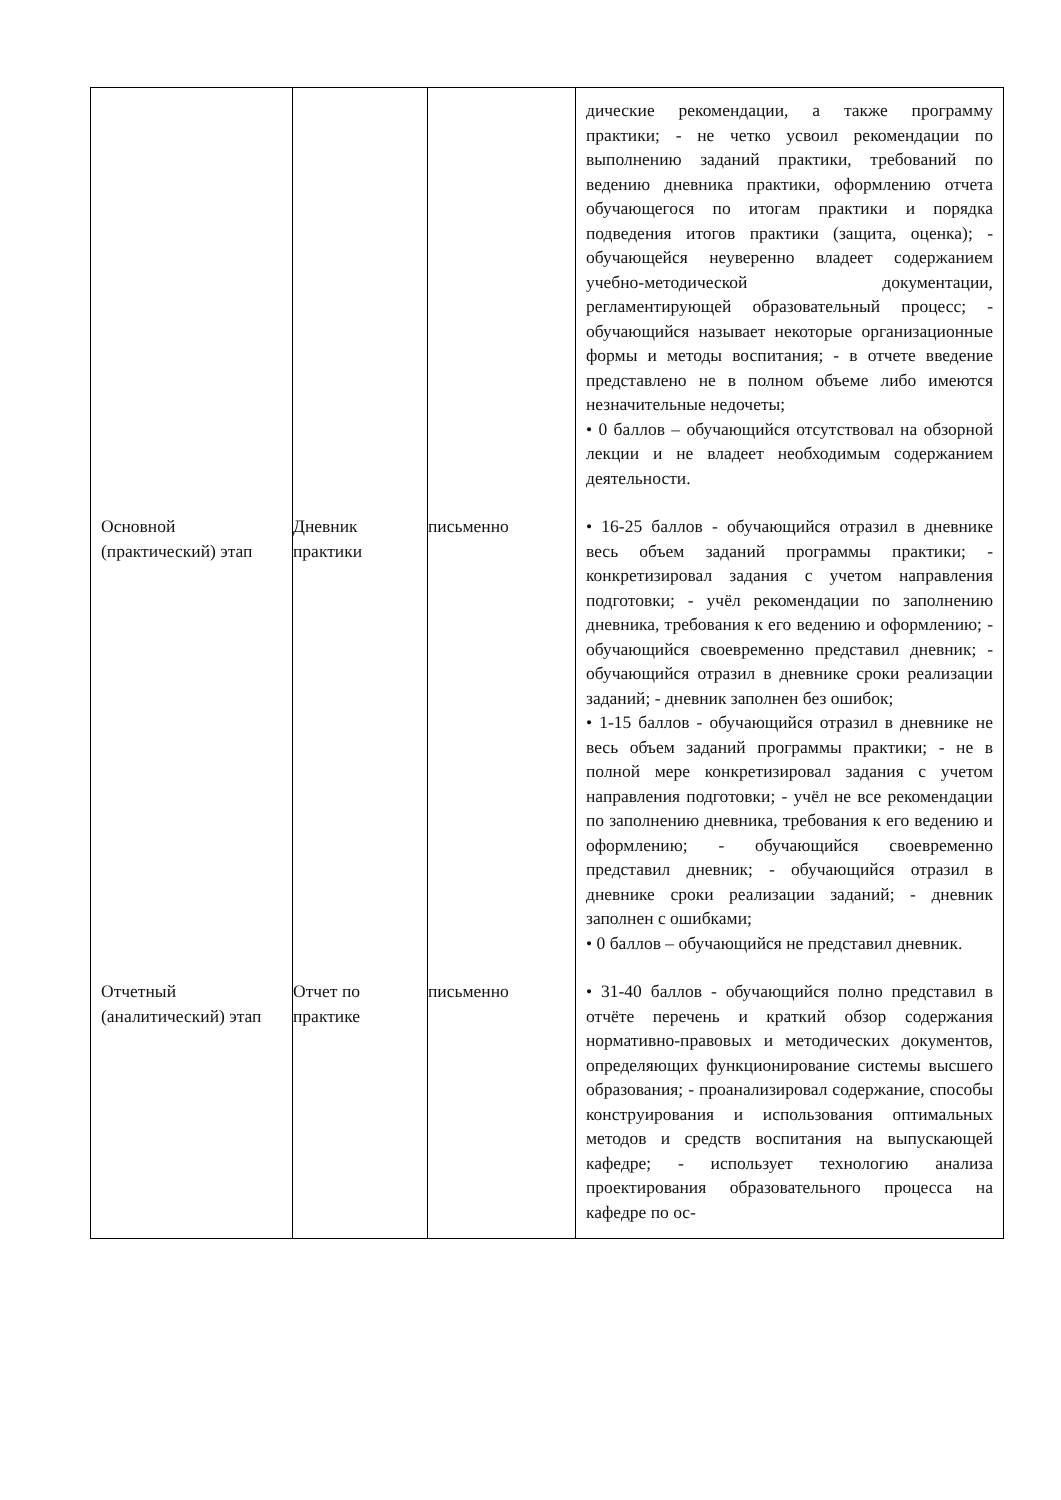| | | | дические рекомендации, а также программу практики; - не четко усвоил рекомендации по выполнению заданий практики, требований по ведению дневника практики, оформлению отчета обучающегося по итогам практики и порядка подведения итогов практики (защита, оценка); - обучающейся неуверенно владеет содержанием учебно-методической документации, регламентирующей образовательный процесс; - обучающийся называет некоторые организационные формы и методы воспитания; - в отчете введение представлено не в полном объеме либо имеются незначительные недочеты; • 0 баллов – обучающийся отсутствовал на обзорной лекции и не владеет необходимым содержанием деятельности. |
| Основной (практический) этап | Дневник практики | письменно | • 16-25 баллов - обучающийся отразил в дневнике весь объем заданий программы практики; - конкретизировал задания с учетом направления подготовки; - учёл рекомендации по заполнению дневника, требования к его ведению и оформлению; - обучающийся своевременно представил дневник; - обучающийся отразил в дневнике сроки реализации заданий; - дневник заполнен без ошибок; • 1-15 баллов - обучающийся отразил в дневнике не весь объем заданий программы практики; - не в полной мере конкретизировал задания с учетом направления подготовки; - учёл не все рекомендации по заполнению дневника, требования к его ведению и оформлению; - обучающийся своевременно представил дневник; - обучающийся отразил в дневнике сроки реализации заданий; - дневник заполнен с ошибками; • 0 баллов – обучающийся не представил дневник. |
| Отчетный (аналитический) этап | Отчет по практике | письменно | • 31-40 баллов - обучающийся полно представил в отчёте перечень и краткий обзор содержания нормативно-правовых и методических документов, определяющих функционирование системы высшего образования; - проанализировал содержание, способы конструирования и использования оптимальных методов и средств воспитания на выпускающей кафедре; - использует технологию анализа проектирования образовательного процесса на кафедре по ос- |